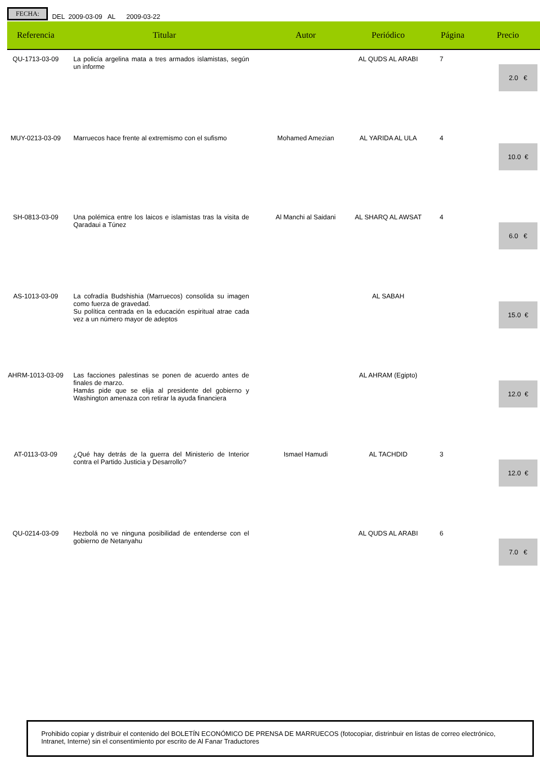FECHA:
DEL 2009-03-09 AL 2009-03-22
| Referencia | Titular | Autor | Periódico | Página | Precio |
| --- | --- | --- | --- | --- | --- |
| QU-1713-03-09 | La policía argelina mata a tres armados islamistas, según un informe | | AL QUDS AL ARABI | 7 | 2.0 € |
| MUY-0213-03-09 | Marruecos hace frente al extremismo con el sufismo | Mohamed Amezian | AL YARIDA AL ULA | 4 | 10.0 € |
| SH-0813-03-09 | Una polémica entre los laicos e islamistas tras la visita de Qaradaui a Túnez | Al Manchi al Saidani | AL SHARQ AL AWSAT | 4 | 6.0 € |
| AS-1013-03-09 | La cofradía Budshishia (Marruecos) consolida su imagen como fuerza de gravedad. Su política centrada en la educación espiritual atrae cada vez a un número mayor de adeptos | | AL SABAH | | 15.0 € |
| AHRM-1013-03-09 | Las facciones palestinas se ponen de acuerdo antes de finales de marzo. Hamás pide que se elija al presidente del gobierno y Washington amenaza con retirar la ayuda financiera | | AL AHRAM (Egipto) | | 12.0 € |
| AT-0113-03-09 | ¿Qué hay detrás de la guerra del Ministerio de Interior contra el Partido Justicia y Desarrollo? | Ismael Hamudi | AL TACHDID | 3 | 12.0 € |
| QU-0214-03-09 | Hezbolá no ve ninguna posibilidad de entenderse con el gobierno de Netanyahu | | AL QUDS AL ARABI | 6 | 7.0 € |
Prohibido copiar y distribuir el contenido del BOLETÍN ECONÓMICO DE PRENSA DE MARRUECOS (fotocopiar, distrinbuir en listas de correo electrónico, Intranet, Interne) sin el consentimiento por escrito de Al Fanar Traductores